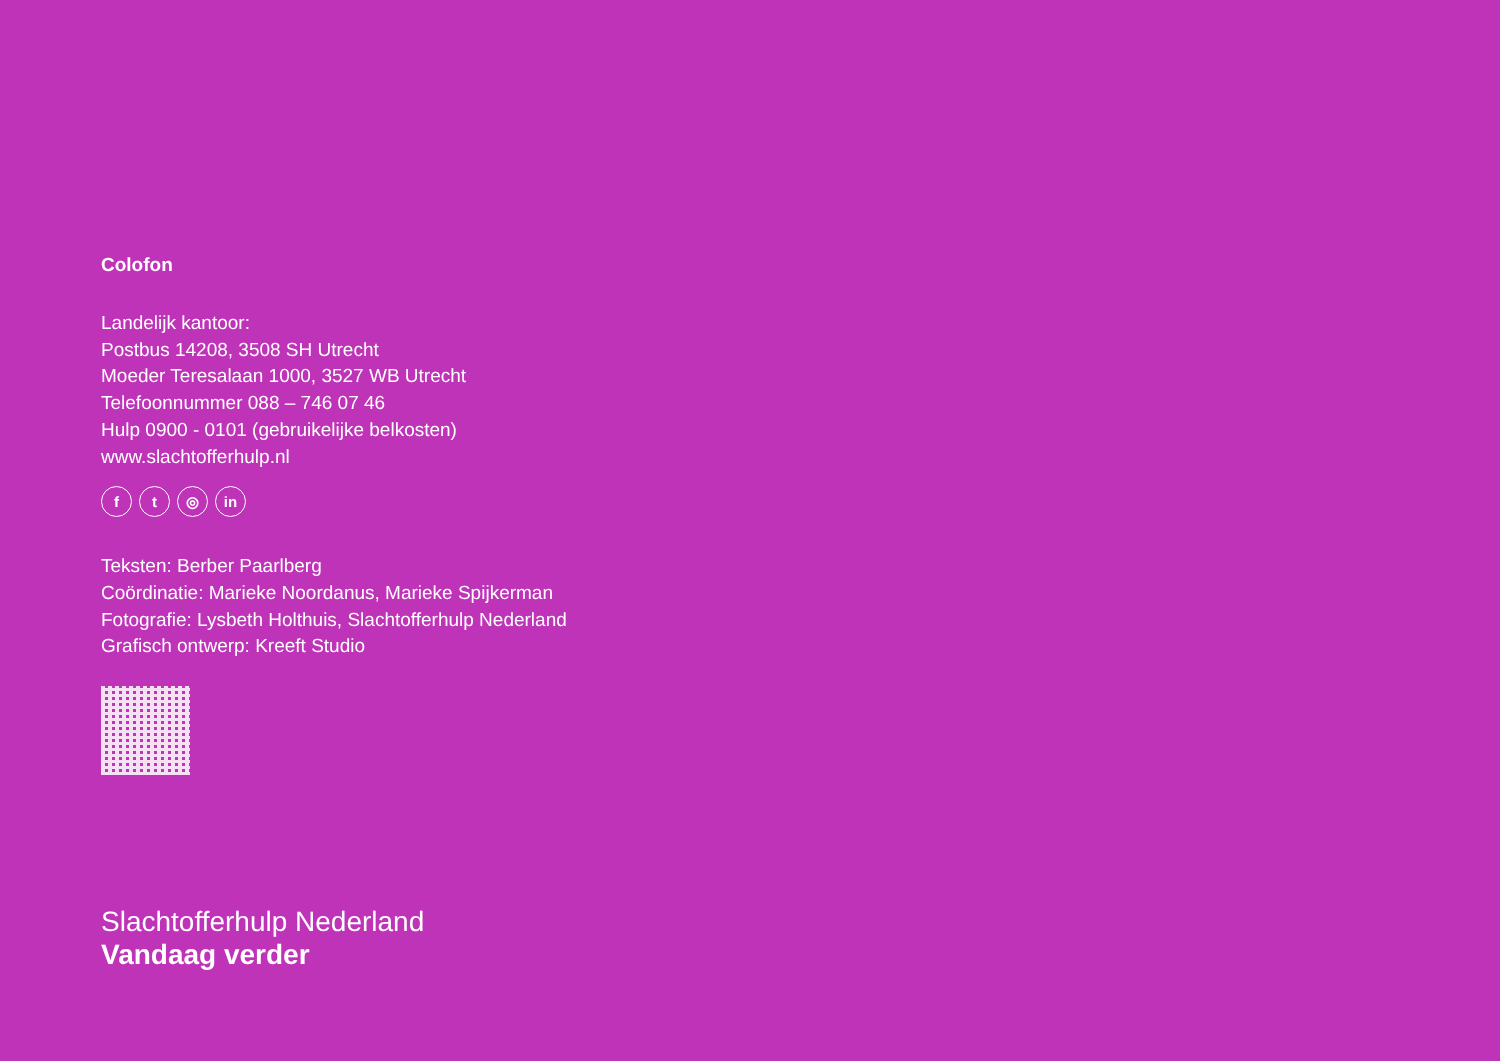Colofon
Landelijk kantoor:
Postbus 14208, 3508 SH Utrecht
Moeder Teresalaan 1000, 3527 WB Utrecht
Telefoonnummer 088 – 746 07 46
Hulp 0900 - 0101 (gebruikelijke belkosten)
www.slachtofferhulp.nl
ft ◎ in
Teksten: Berber Paarlberg
Coördinatie: Marieke Noordanus, Marieke Spijkerman
Fotografie: Lysbeth Holthuis, Slachtofferhulp Nederland
Grafisch ontwerp: Kreeft Studio
Slachtofferhulp Nederland
Vandaag verder